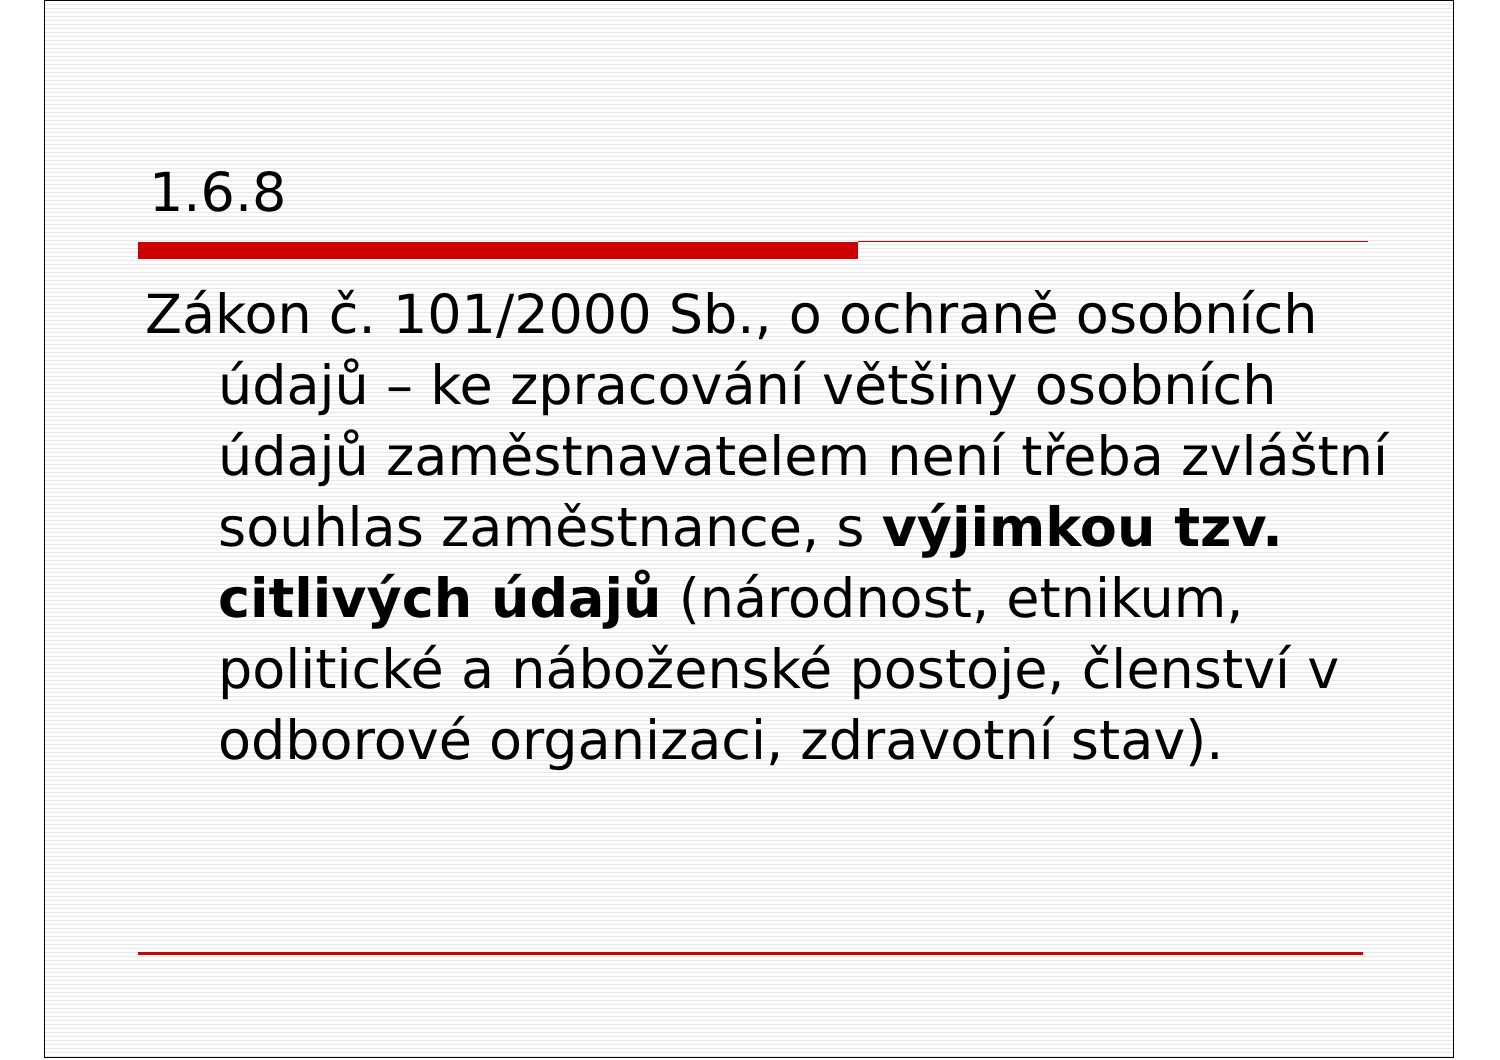1.6.8
Zákon č. 101/2000 Sb., o ochraně osobních údajů – ke zpracování většiny osobních údajů zaměstnavatelem není třeba zvláštní souhlas zaměstnance, s výjimkou tzv. citlivých údajů (národnost, etnikum, politické a náboženské postoje, členství v odborové organizaci, zdravotní stav).